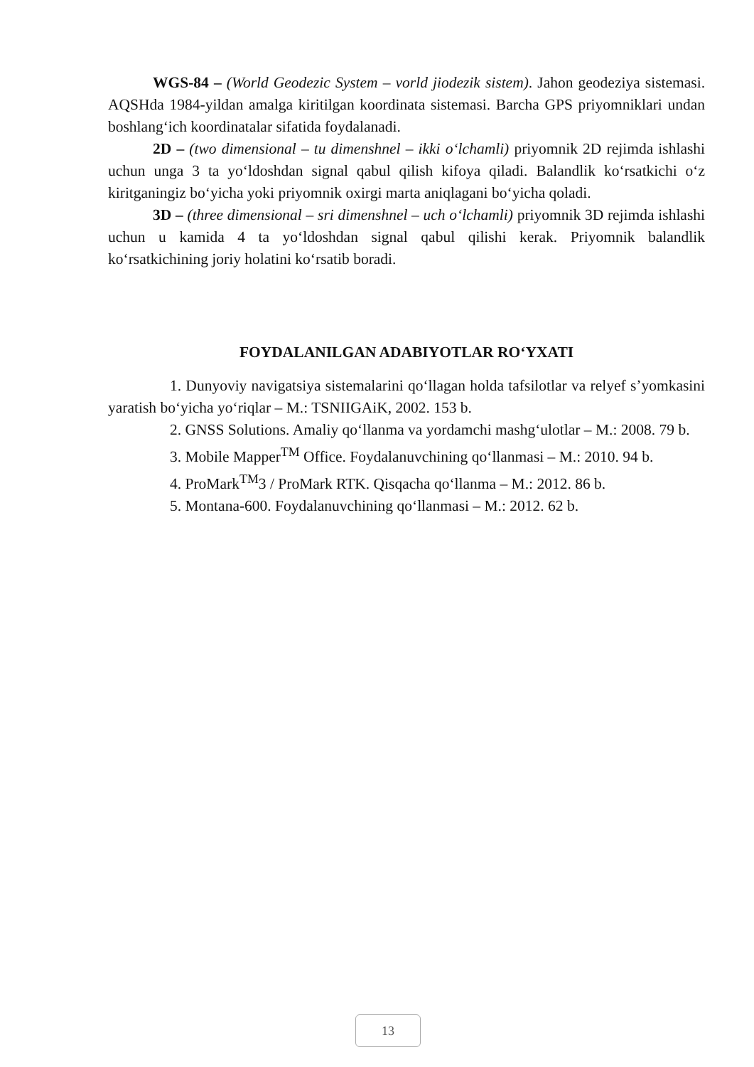WGS-84 – (World Geodezic System – vorld jiodezik sistem). Jahon geodeziya sistemasi. AQSHda 1984-yildan amalga kiritilgan koordinata sistemasi. Barcha GPS priyomniklari undan boshlang‘ich koordinatalar sifatida foydalanadi.
2D – (two dimensional – tu dimenshnel – ikki o‘lchamli) priyomnik 2D rejimda ishlashi uchun unga 3 ta yo‘ldoshdan signal qabul qilish kifoya qiladi. Balandlik ko‘rsatkichi o‘z kiritganingiz bo‘yicha yoki priyomnik oxirgi marta aniqlagani bo‘yicha qoladi.
3D – (three dimensional – sri dimenshnel – uch o‘lchamli) priyomnik 3D rejimda ishlashi uchun u kamida 4 ta yo‘ldoshdan signal qabul qilishi kerak. Priyomnik balandlik ko‘rsatkichining joriy holatini ko‘rsatib boradi.
FOYDALANILGAN ADABIYOTLAR RO‘YXATI
1. Dunyoviy navigatsiya sistemalarini qo‘llagan holda tafsilotlar va relyef s’yomkasini yaratish bo‘yicha yo‘riqlar – M.: TSNIIGAiK, 2002. 153 b.
2. GNSS Solutions. Amaliy qo‘llanma va yordamchi mashg‘ulotlar – M.: 2008. 79 b.
3. Mobile Mapper<sup>TM</sup> Office. Foydalanuvchining qo‘llanmasi – M.: 2010. 94 b.
4. ProMark<sup>TM</sup>3 / ProMark RTK. Qisqacha qo‘llanma – M.: 2012. 86 b.
5. Montana-600. Foydalanuvchining qo‘llanmasi – M.: 2012. 62 b.
13